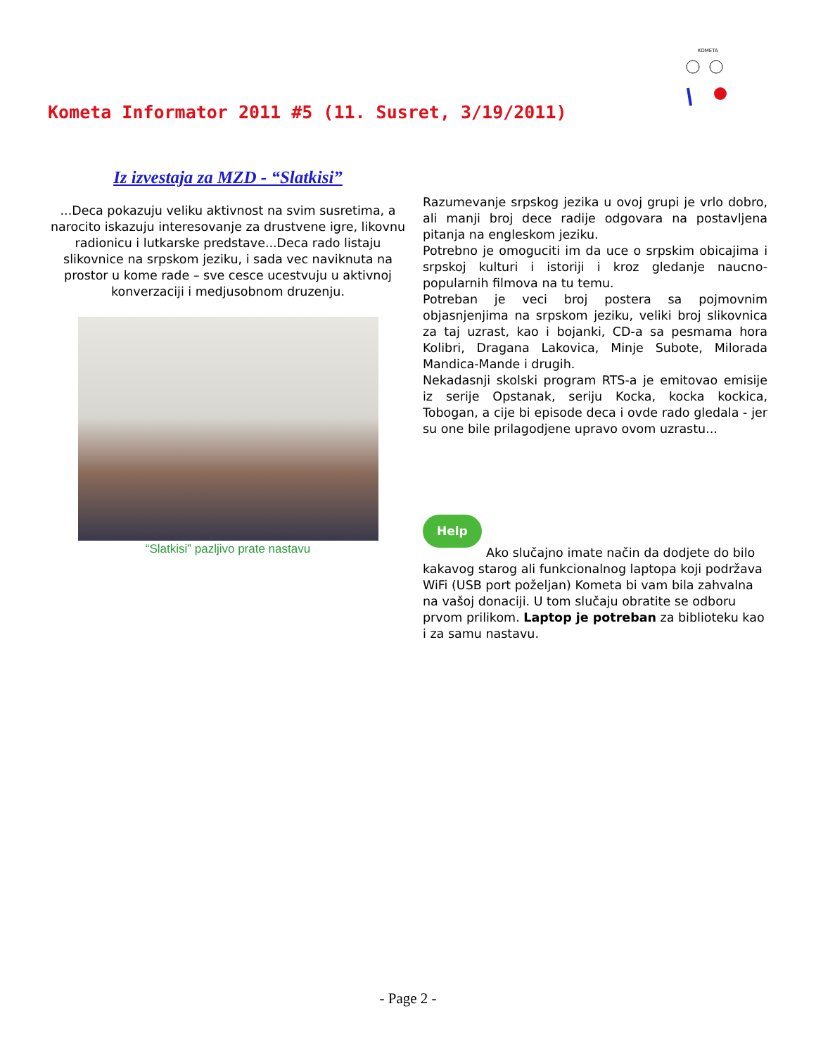KOMETA
Kometa Informator 2011 #5 (11. Susret, 3/19/2011)
Iz izvestaja za MZD - “Slatkisi”
...Deca pokazuju veliku aktivnost na svim susretima, a narocito iskazuju interesovanje za drustvene igre, likovnu radionicu i lutkarske predstave...Deca rado listaju slikovnice na srpskom jeziku, i sada vec naviknuta na prostor u kome rade – sve cesce ucestvuju u aktivnoj konverzaciji i medjusobnom druzenju.
“Slatkisi” pazljivo prate nastavu
Razumevanje srpskog jezika u ovoj grupi je vrlo dobro, ali manji broj dece radije odgovara na postavljena pitanja na engleskom jeziku.
Potrebno je omoguciti im da uce o srpskim obicajima i srpskoj kulturi i istoriji i kroz gledanje naucno-popularnih filmova na tu temu.
Potreban je veci broj postera sa pojmovnim objasnjenjima na srpskom jeziku, veliki broj slikovnica za taj uzrast, kao i bojanki, CD-a sa pesmama hora Kolibri, Dragana Lakovica, Minje Subote, Milorada Mandica-Mande i drugih.
Nekadasnji skolski program RTS-a je emitovao emisije iz serije Opstanak, seriju Kocka, kocka kockica, Tobogan, a cije bi episode deca i ovde rado gledala - jer su one bile prilagodjene upravo ovom uzrastu...
Help
Ako slučajno imate način da dodjete do bilo kakavog starog ali funkcionalnog laptopa koji podržava WiFi (USB port poželjan) Kometa bi vam bila zahvalna na vašoj donaciji. U tom slučaju obratite se odboru prvom prilikom. Laptop je potreban za biblioteku kao i za samu nastavu.
- Page 2 -